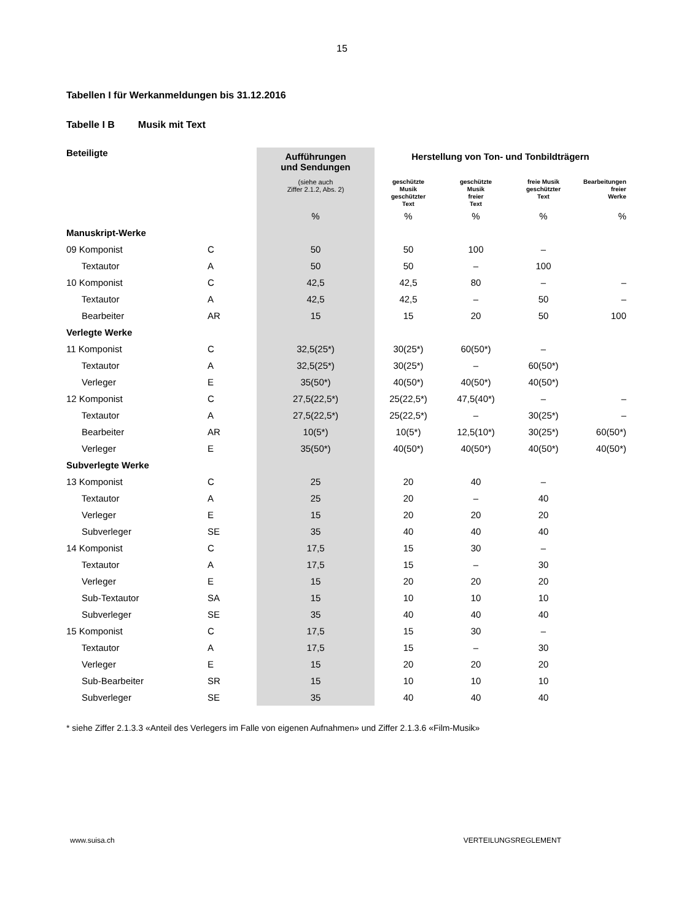15
Tabellen I für Werkanmeldungen bis 31.12.2016
Tabelle I B Musik mit Text
| Beteiligte | | Aufführungen und Sendungen | Herstellung von Ton- und Tonbildträgern | | | |
| --- | --- | --- | --- | --- | --- | --- |
| | | (siehe auch Ziffer 2.1.2, Abs. 2) | geschützte Musik geschützter Text | geschützte Musik freier Text | freie Musik geschützter Text | Bearbeitungen freier Werke |
| | | % | % | % | % | % |
| Manuskript-Werke | | | | | | |
| 09 Komponist | C | 50 | 50 | 100 | – | |
| Textautor | A | 50 | 50 | – | 100 | |
| 10 Komponist | C | 42,5 | 42,5 | 80 | – | – |
| Textautor | A | 42,5 | 42,5 | – | 50 | – |
| Bearbeiter | AR | 15 | 15 | 20 | 50 | 100 |
| Verlegte Werke | | | | | | |
| 11 Komponist | C | 32,5(25*) | 30(25*) | 60(50*) | – | |
| Textautor | A | 32,5(25*) | 30(25*) | – | 60(50*) | |
| Verleger | E | 35(50*) | 40(50*) | 40(50*) | 40(50*) | |
| 12 Komponist | C | 27,5(22,5*) | 25(22,5*) | 47,5(40*) | – | – |
| Textautor | A | 27,5(22,5*) | 25(22,5*) | – | 30(25*) | – |
| Bearbeiter | AR | 10(5*) | 10(5*) | 12,5(10*) | 30(25*) | 60(50*) |
| Verleger | E | 35(50*) | 40(50*) | 40(50*) | 40(50*) | 40(50*) |
| Subverlegte Werke | | | | | | |
| 13 Komponist | C | 25 | 20 | 40 | – | |
| Textautor | A | 25 | 20 | – | 40 | |
| Verleger | E | 15 | 20 | 20 | 20 | |
| Subverleger | SE | 35 | 40 | 40 | 40 | |
| 14 Komponist | C | 17,5 | 15 | 30 | – | |
| Textautor | A | 17,5 | 15 | – | 30 | |
| Verleger | E | 15 | 20 | 20 | 20 | |
| Sub-Textautor | SA | 15 | 10 | 10 | 10 | |
| Subverleger | SE | 35 | 40 | 40 | 40 | |
| 15 Komponist | C | 17,5 | 15 | 30 | – | |
| Textautor | A | 17,5 | 15 | – | 30 | |
| Verleger | E | 15 | 20 | 20 | 20 | |
| Sub-Bearbeiter | SR | 15 | 10 | 10 | 10 | |
| Subverleger | SE | 35 | 40 | 40 | 40 | |
* siehe Ziffer 2.1.3.3 «Anteil des Verlegers im Falle von eigenen Aufnahmen» und Ziffer 2.1.3.6 «Film-Musik»
www.suisa.ch VERTEILUNGSREGLEMENT